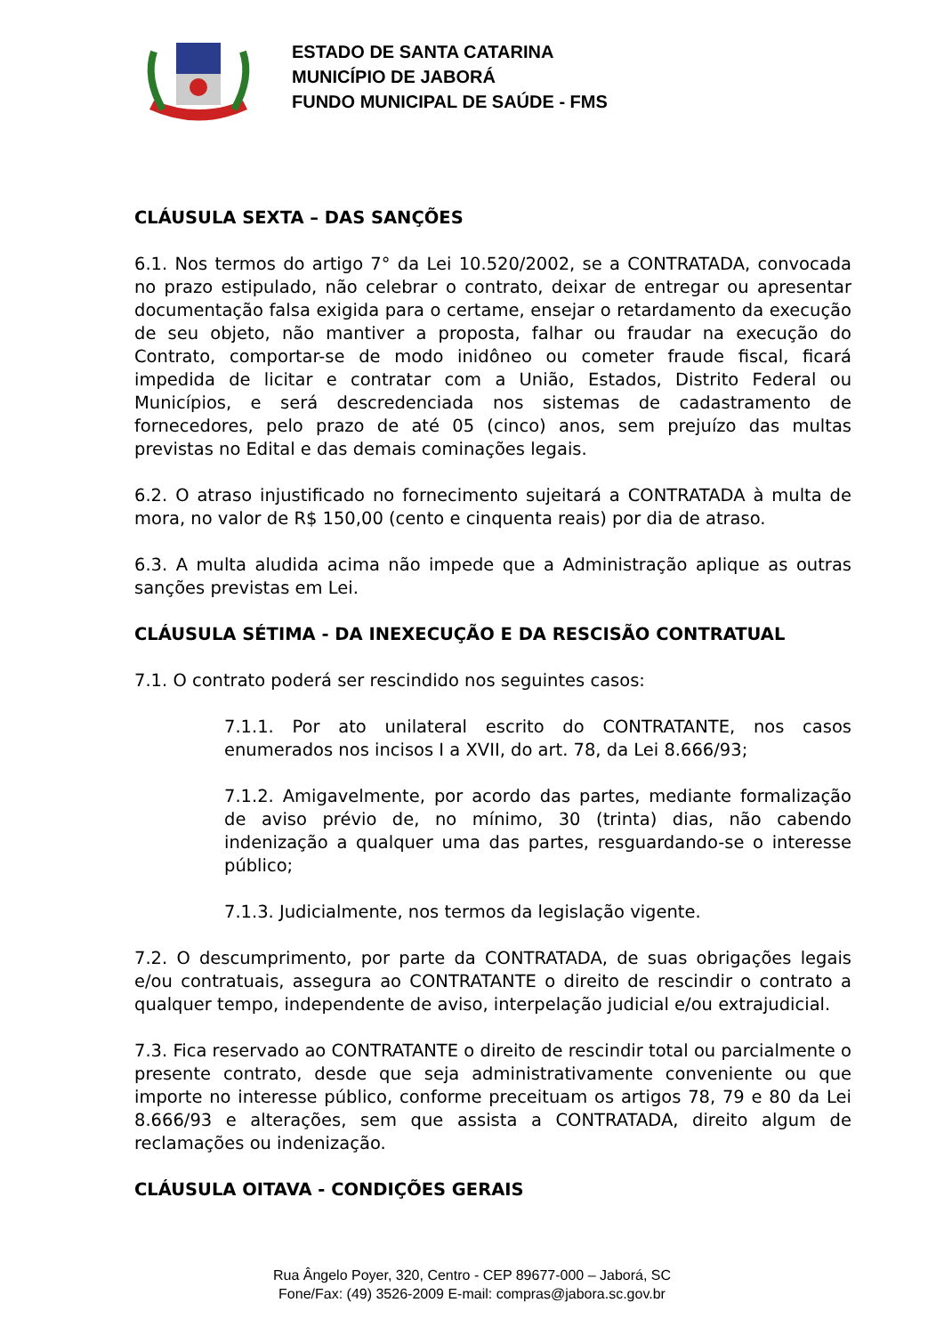ESTADO DE SANTA CATARINA
MUNICÍPIO DE JABORÁ
FUNDO MUNICIPAL DE SAÚDE - FMS
CLÁUSULA SEXTA – DAS SANÇÕES
6.1. Nos termos do artigo 7° da Lei 10.520/2002, se a CONTRATADA, convocada no prazo estipulado, não celebrar o contrato, deixar de entregar ou apresentar documentação falsa exigida para o certame, ensejar o retardamento da execução de seu objeto, não mantiver a proposta, falhar ou fraudar na execução do Contrato, comportar-se de modo inidôneo ou cometer fraude fiscal, ficará impedida de licitar e contratar com a União, Estados, Distrito Federal ou Municípios, e será descredenciada nos sistemas de cadastramento de fornecedores, pelo prazo de até 05 (cinco) anos, sem prejuízo das multas previstas no Edital e das demais cominações legais.
6.2. O atraso injustificado no fornecimento sujeitará a CONTRATADA à multa de mora, no valor de R$ 150,00 (cento e cinquenta reais) por dia de atraso.
6.3. A multa aludida acima não impede que a Administração aplique as outras sanções previstas em Lei.
CLÁUSULA SÉTIMA - DA INEXECUÇÃO E DA RESCISÃO CONTRATUAL
7.1. O contrato poderá ser rescindido nos seguintes casos:
7.1.1. Por ato unilateral escrito do CONTRATANTE, nos casos enumerados nos incisos I a XVII, do art. 78, da Lei 8.666/93;
7.1.2. Amigavelmente, por acordo das partes, mediante formalização de aviso prévio de, no mínimo, 30 (trinta) dias, não cabendo indenização a qualquer uma das partes, resguardando-se o interesse público;
7.1.3. Judicialmente, nos termos da legislação vigente.
7.2. O descumprimento, por parte da CONTRATADA, de suas obrigações legais e/ou contratuais, assegura ao CONTRATANTE o direito de rescindir o contrato a qualquer tempo, independente de aviso, interpelação judicial e/ou extrajudicial.
7.3. Fica reservado ao CONTRATANTE o direito de rescindir total ou parcialmente o presente contrato, desde que seja administrativamente conveniente ou que importe no interesse público, conforme preceituam os artigos 78, 79 e 80 da Lei 8.666/93 e alterações, sem que assista a CONTRATADA, direito algum de reclamações ou indenização.
CLÁUSULA OITAVA - CONDIÇÕES GERAIS
Rua Ângelo Poyer, 320, Centro - CEP 89677-000 – Jaborá, SC
Fone/Fax: (49) 3526-2009 E-mail: compras@jabora.sc.gov.br